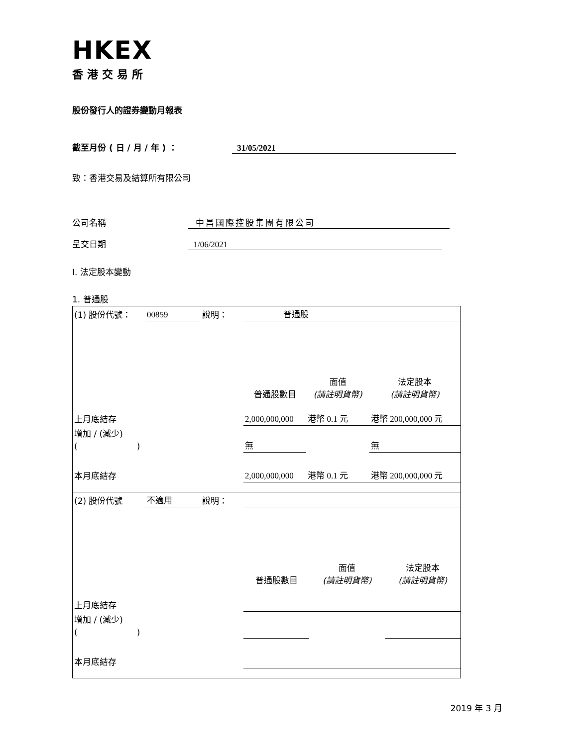HKEX
香港交易所
股份發行人的證券變動月報表
截至月份 ( 日 / 月 / 年 ) ： 31/05/2021
致：香港交易及結算所有限公司
公司名稱 中昌國際控股集團有限公司
呈交日期 1/06/2021
I. 法定股本變動
1. 普通股
| (1) 股份代號： | 00859 | 說明： | 普通股 | | |
| | | | 普通股數目 | 面值 (請註明貨幣) | 法定股本 (請註明貨幣) |
| 上月底結存 | | | 2,000,000,000 | 港幣 0.1 元 | 港幣 200,000,000 元 |
| 增加 / (減少) ( ) | | | 無 | | 無 |
| 本月底結存 | | | 2,000,000,000 | 港幣 0.1 元 | 港幣 200,000,000 元 |
| (2) 股份代號 | 不適用 | 說明： | | | |
| | | | 普通股數目 | 面值 (請註明貨幣) | 法定股本 (請註明貨幣) |
| 上月底結存 | | | | | |
| 增加 / (減少) ( ) | | | | | |
| 本月底結存 | | | | | |
2019 年 3 月